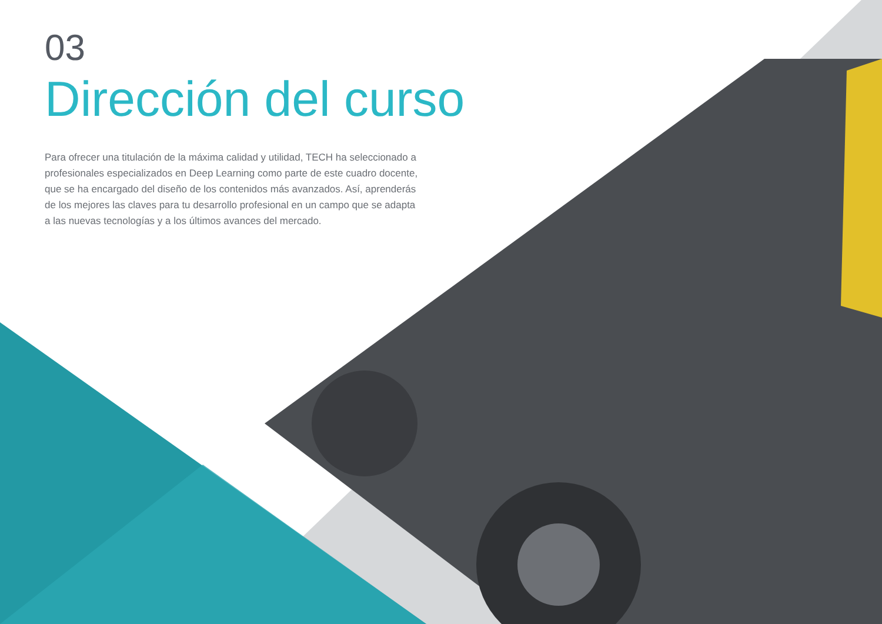03
Dirección del curso
Para ofrecer una titulación de la máxima calidad y utilidad, TECH ha seleccionado a profesionales especializados en Deep Learning como parte de este cuadro docente, que se ha encargado del diseño de los contenidos más avanzados. Así, aprenderás de los mejores las claves para tu desarrollo profesional en un campo que se adapta a las nuevas tecnologías y a los últimos avances del mercado.